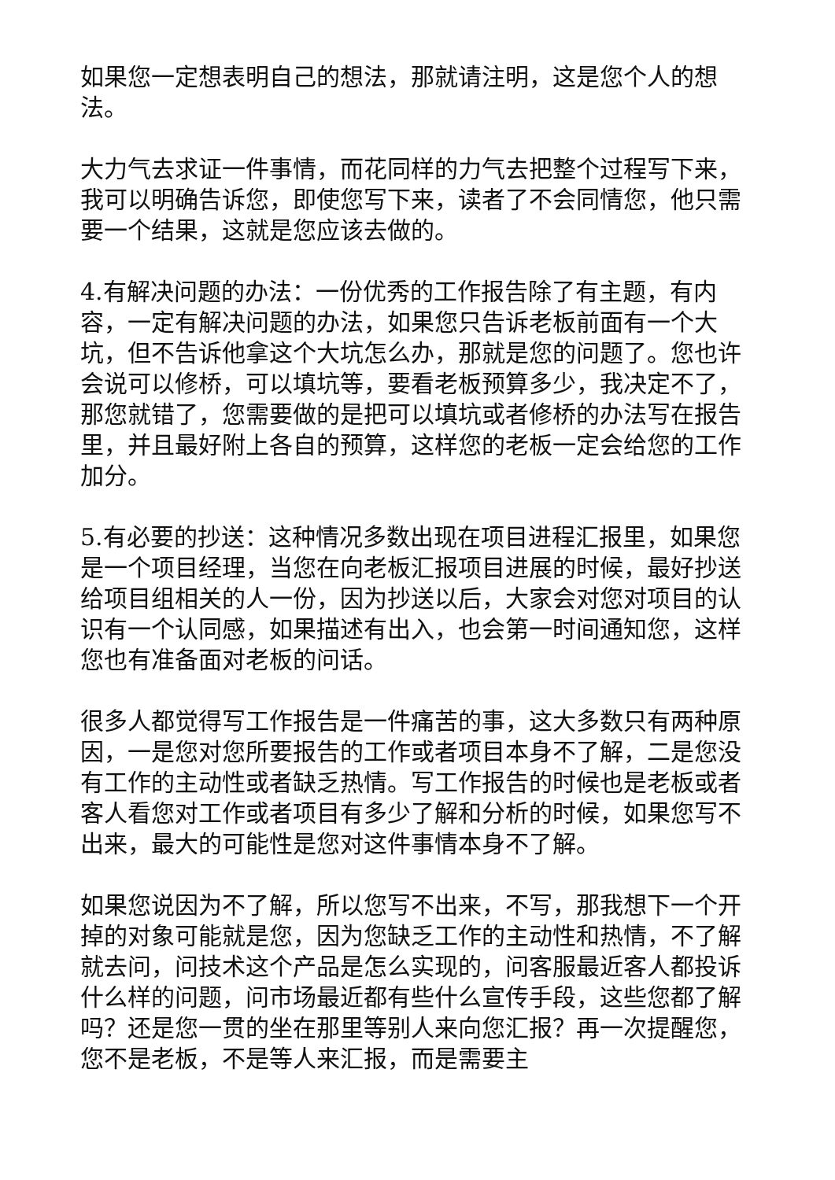如果您一定想表明自己的想法，那就请注明，这是您个人的想法。
大力气去求证一件事情，而花同样的力气去把整个过程写下来，我可以明确告诉您，即使您写下来，读者了不会同情您，他只需要一个结果，这就是您应该去做的。
4.有解决问题的办法：一份优秀的工作报告除了有主题，有内容，一定有解决问题的办法，如果您只告诉老板前面有一个大坑，但不告诉他拿这个大坑怎么办，那就是您的问题了。您也许会说可以修桥，可以填坑等，要看老板预算多少，我决定不了，那您就错了，您需要做的是把可以填坑或者修桥的办法写在报告里，并且最好附上各自的预算，这样您的老板一定会给您的工作加分。
5.有必要的抄送：这种情况多数出现在项目进程汇报里，如果您是一个项目经理，当您在向老板汇报项目进展的时候，最好抄送给项目组相关的人一份，因为抄送以后，大家会对您对项目的认识有一个认同感，如果描述有出入，也会第一时间通知您，这样您也有准备面对老板的问话。
很多人都觉得写工作报告是一件痛苦的事，这大多数只有两种原因，一是您对您所要报告的工作或者项目本身不了解，二是您没有工作的主动性或者缺乏热情。写工作报告的时候也是老板或者客人看您对工作或者项目有多少了解和分析的时候，如果您写不出来，最大的可能性是您对这件事情本身不了解。
如果您说因为不了解，所以您写不出来，不写，那我想下一个开掉的对象可能就是您，因为您缺乏工作的主动性和热情，不了解就去问，问技术这个产品是怎么实现的，问客服最近客人都投诉什么样的问题，问市场最近都有些什么宣传手段，这些您都了解吗？还是您一贯的坐在那里等别人来向您汇报？再一次提醒您，您不是老板，不是等人来汇报，而是需要主